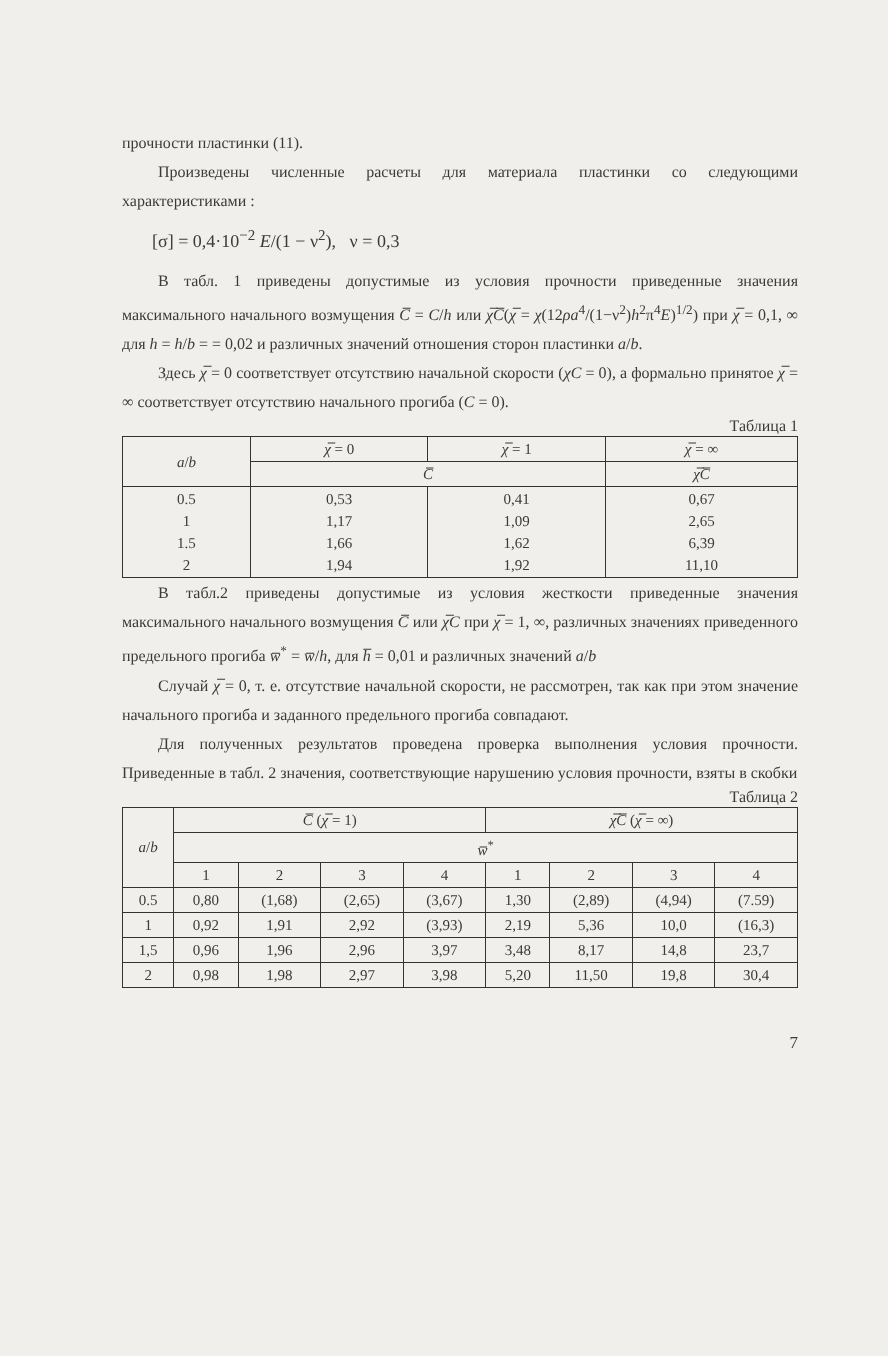прочности пластинки (11).
Произведены численные расчеты для материала пластинки со следующими характеристиками :
[σ] = 0,4·10<sup>−2</sup> E/(1 − ν<sup>2</sup>), ν = 0,3
В табл. 1 приведены допустимые из условия прочности приведенные значения максимального начального возмущения C̅ = C/h или χ̅C̅(χ̅ = χ(12ρa<sup>4</sup>/(1−ν<sup>2</sup>)h<sup>2</sup>π<sup>4</sup>E)<sup>1/2</sup>) при χ̅ = 0,1, ∞ для h = h/b = = 0,02 и различных значений отношения сторон пластинки a/b.
Здесь χ̅ = 0 соответствует отсутствию начальной скорости (χC = 0), а формально принятое χ̅ = ∞ соответствует отсутствию начального прогиба (C = 0).
Таблица 1
| a / b | χ̅ = 0 | χ̅ = 1 | χ̅ = ∞ |
| --- | --- | --- | --- |
| | C̅ | | χ̅C̅ |
| 0.5 1 1.5 2 | 0,53 1,17 1,66 1,94 | 0,41 1,09 1,62 1,92 | 0,67 2,65 6,39 11,10 |
В табл.2 приведены допустимые из условия жесткости приведенные значения максимального начального возмущения C̅ или χ̅C при χ̅ = 1, ∞, различных значениях приведенного предельного прогиба w̅<sup>*</sup> = w̅/h, для h̅ = 0,01 и различных значений a/b
Случай χ̅ = 0, т. е. отсутствие начальной скорости, не рассмотрен, так как при этом значение начального прогиба и заданного предельного прогиба совпадают.
Для полученных результатов проведена проверка выполнения условия прочности. Приведенные в табл. 2 значения, соответствующие нарушению условия прочности, взяты в скобки
Таблица 2
| a / b | C̅ ( χ̅ = 1) | | | | χ̅C̅ ( χ̅ = ∞) | | | |
| --- | --- | --- | --- | --- | --- | --- | --- | --- |
| | w̅<sup>*</sup> | | | | | | | |
| | 1 | 2 | 3 | 4 | 1 | 2 | 3 | 4 |
| 0.5 | 0,80 | (1,68) | (2,65) | (3,67) | 1,30 | (2,89) | (4,94) | (7.59) |
| 1 | 0,92 | 1,91 | 2,92 | (3,93) | 2,19 | 5,36 | 10,0 | (16,3) |
| 1,5 | 0,96 | 1,96 | 2,96 | 3,97 | 3,48 | 8,17 | 14,8 | 23,7 |
| 2 | 0,98 | 1,98 | 2,97 | 3,98 | 5,20 | 11,50 | 19,8 | 30,4 |
7